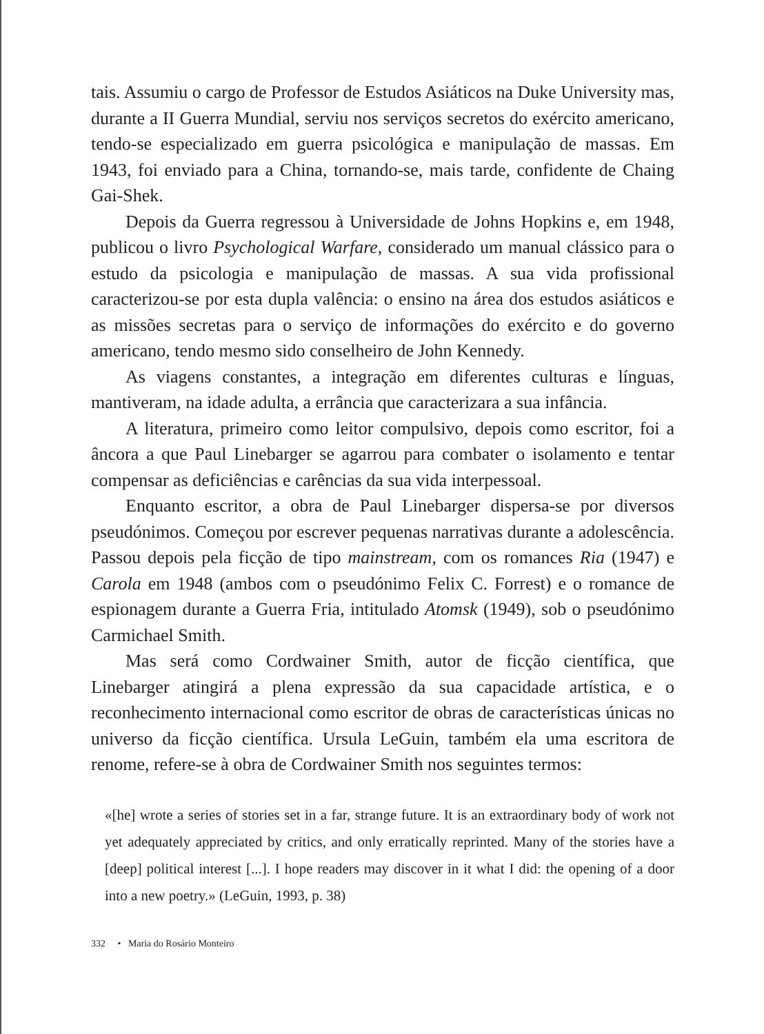tais. Assumiu o cargo de Professor de Estudos Asiáticos na Duke University mas, durante a II Guerra Mundial, serviu nos serviços secretos do exército americano, tendo-se especializado em guerra psicológica e manipulação de massas. Em 1943, foi enviado para a China, tornando-se, mais tarde, confidente de Chaing Gai-Shek.
Depois da Guerra regressou à Universidade de Johns Hopkins e, em 1948, publicou o livro Psychological Warfare, considerado um manual clássico para o estudo da psicologia e manipulação de massas. A sua vida profissional caracterizou-se por esta dupla valência: o ensino na área dos estudos asiáticos e as missões secretas para o serviço de informações do exército e do governo americano, tendo mesmo sido conselheiro de John Kennedy.
As viagens constantes, a integração em diferentes culturas e línguas, mantiveram, na idade adulta, a errância que caracterizara a sua infância.
A literatura, primeiro como leitor compulsivo, depois como escritor, foi a âncora a que Paul Linebarger se agarrou para combater o isolamento e tentar compensar as deficiências e carências da sua vida interpessoal.
Enquanto escritor, a obra de Paul Linebarger dispersa-se por diversos pseudónimos. Começou por escrever pequenas narrativas durante a adolescência. Passou depois pela ficção de tipo mainstream, com os romances Ria (1947) e Carola em 1948 (ambos com o pseudónimo Felix C. Forrest) e o romance de espionagem durante a Guerra Fria, intitulado Atomsk (1949), sob o pseudónimo Carmichael Smith.
Mas será como Cordwainer Smith, autor de ficção científica, que Linebarger atingirá a plena expressão da sua capacidade artística, e o reconhecimento internacional como escritor de obras de características únicas no universo da ficção científica. Ursula LeGuin, também ela uma escritora de renome, refere-se à obra de Cordwainer Smith nos seguintes termos:
«[he] wrote a series of stories set in a far, strange future. It is an extraordinary body of work not yet adequately appreciated by critics, and only erratically reprinted. Many of the stories have a [deep] political interest [...]. I hope readers may discover in it what I did: the opening of a door into a new poetry.» (LeGuin, 1993, p. 38)
332 • Maria do Rosário Monteiro